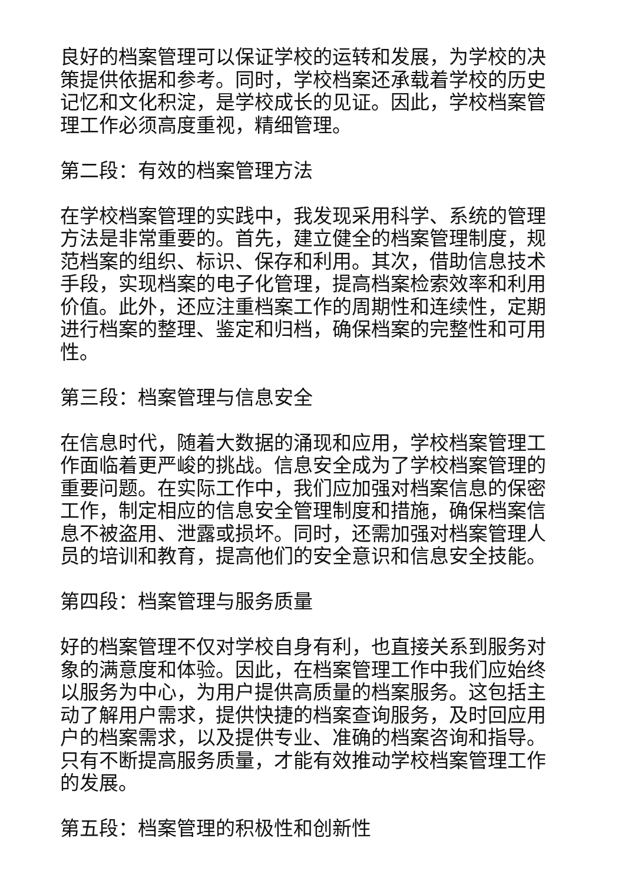良好的档案管理可以保证学校的运转和发展，为学校的决策提供依据和参考。同时，学校档案还承载着学校的历史记忆和文化积淀，是学校成长的见证。因此，学校档案管理工作必须高度重视，精细管理。
第二段：有效的档案管理方法
在学校档案管理的实践中，我发现采用科学、系统的管理方法是非常重要的。首先，建立健全的档案管理制度，规范档案的组织、标识、保存和利用。其次，借助信息技术手段，实现档案的电子化管理，提高档案检索效率和利用价值。此外，还应注重档案工作的周期性和连续性，定期进行档案的整理、鉴定和归档，确保档案的完整性和可用性。
第三段：档案管理与信息安全
在信息时代，随着大数据的涌现和应用，学校档案管理工作面临着更严峻的挑战。信息安全成为了学校档案管理的重要问题。在实际工作中，我们应加强对档案信息的保密工作，制定相应的信息安全管理制度和措施，确保档案信息不被盗用、泄露或损坏。同时，还需加强对档案管理人员的培训和教育，提高他们的安全意识和信息安全技能。
第四段：档案管理与服务质量
好的档案管理不仅对学校自身有利，也直接关系到服务对象的满意度和体验。因此，在档案管理工作中我们应始终以服务为中心，为用户提供高质量的档案服务。这包括主动了解用户需求，提供快捷的档案查询服务，及时回应用户的档案需求，以及提供专业、准确的档案咨询和指导。只有不断提高服务质量，才能有效推动学校档案管理工作的发展。
第五段：档案管理的积极性和创新性